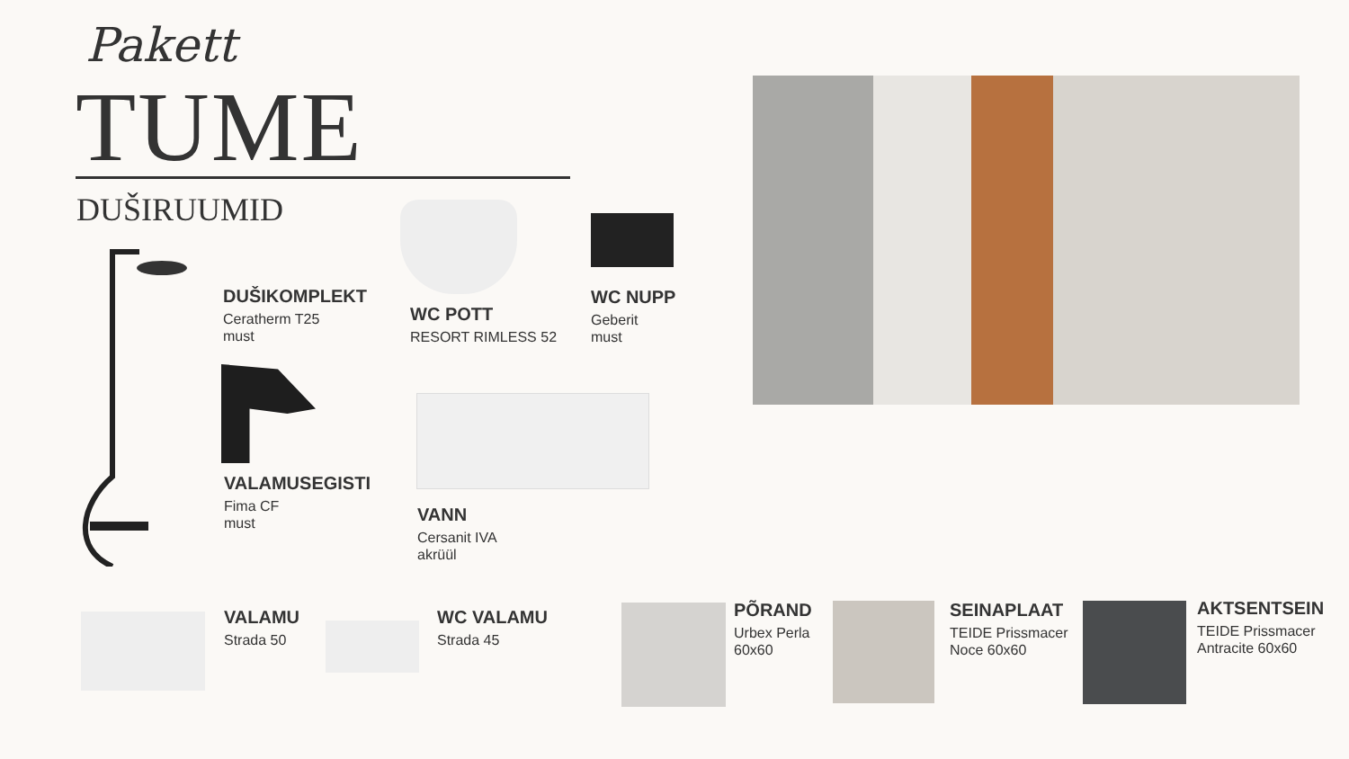Pakett
TUME
DUŠIRUUMID
DUŠIKOMPLEKT
Ceratherm T25
must
WC POTT
RESORT RIMLESS 52
WC NUPP
Geberit
must
VALAMUSEGISTI
Fima CF
must
VANN
Cersanit IVA
akrüül
VALAMU
Strada 50
WC VALAMU
Strada 45
PÕRAND
Urbex Perla
60x60
SEINAPLAAT
TEIDE Prissmacer
Noce 60x60
AKTSENTSEIN
TEIDE Prissmacer
Antracite 60x60